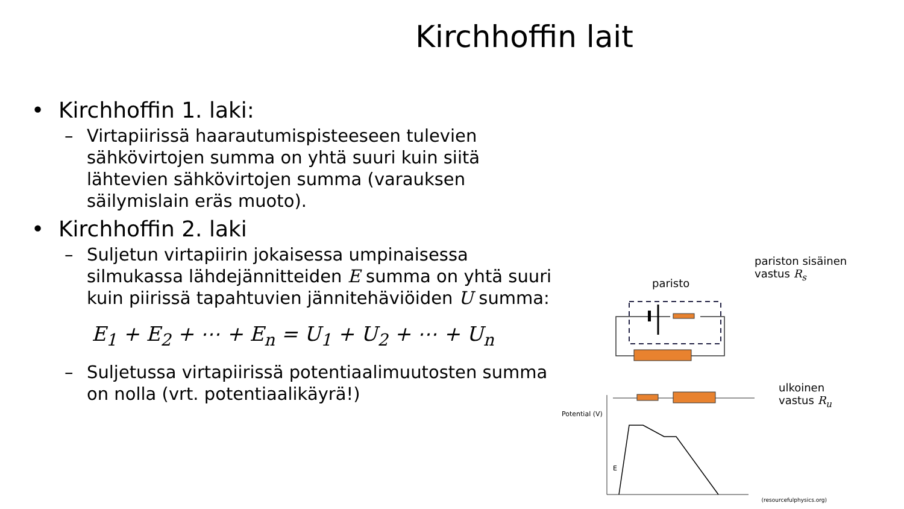Kirchhoffin lait
• Kirchhoffin 1. laki:
– Virtapiirissä haarautumispisteeseen tulevien sähkövirtojen summa on yhtä suuri kuin siitä lähtevien sähkövirtojen summa (varauksen säilymislain eräs muoto).
• Kirchhoffin 2. laki
– Suljetun virtapiirin jokaisessa umpinaisessa silmukassa lähdejännitteiden E summa on yhtä suuri kuin piirissä tapahtuvien jännitehäviöiden U summa:
E<sub>1</sub> + E<sub>2</sub> + ⋯ + E<sub>n</sub> = U<sub>1</sub> + U<sub>2</sub> + ⋯ + U<sub>n</sub>
– Suljetussa virtapiirissä potentiaalimuutosten summa on nolla (vrt. potentiaalikäyrä!)
pariston sisäinen
vastus R<sub>s</sub>
paristo
Potential (V)
E
ulkoinen
vastus R<sub>u</sub>
(resourcefulphysics.org)